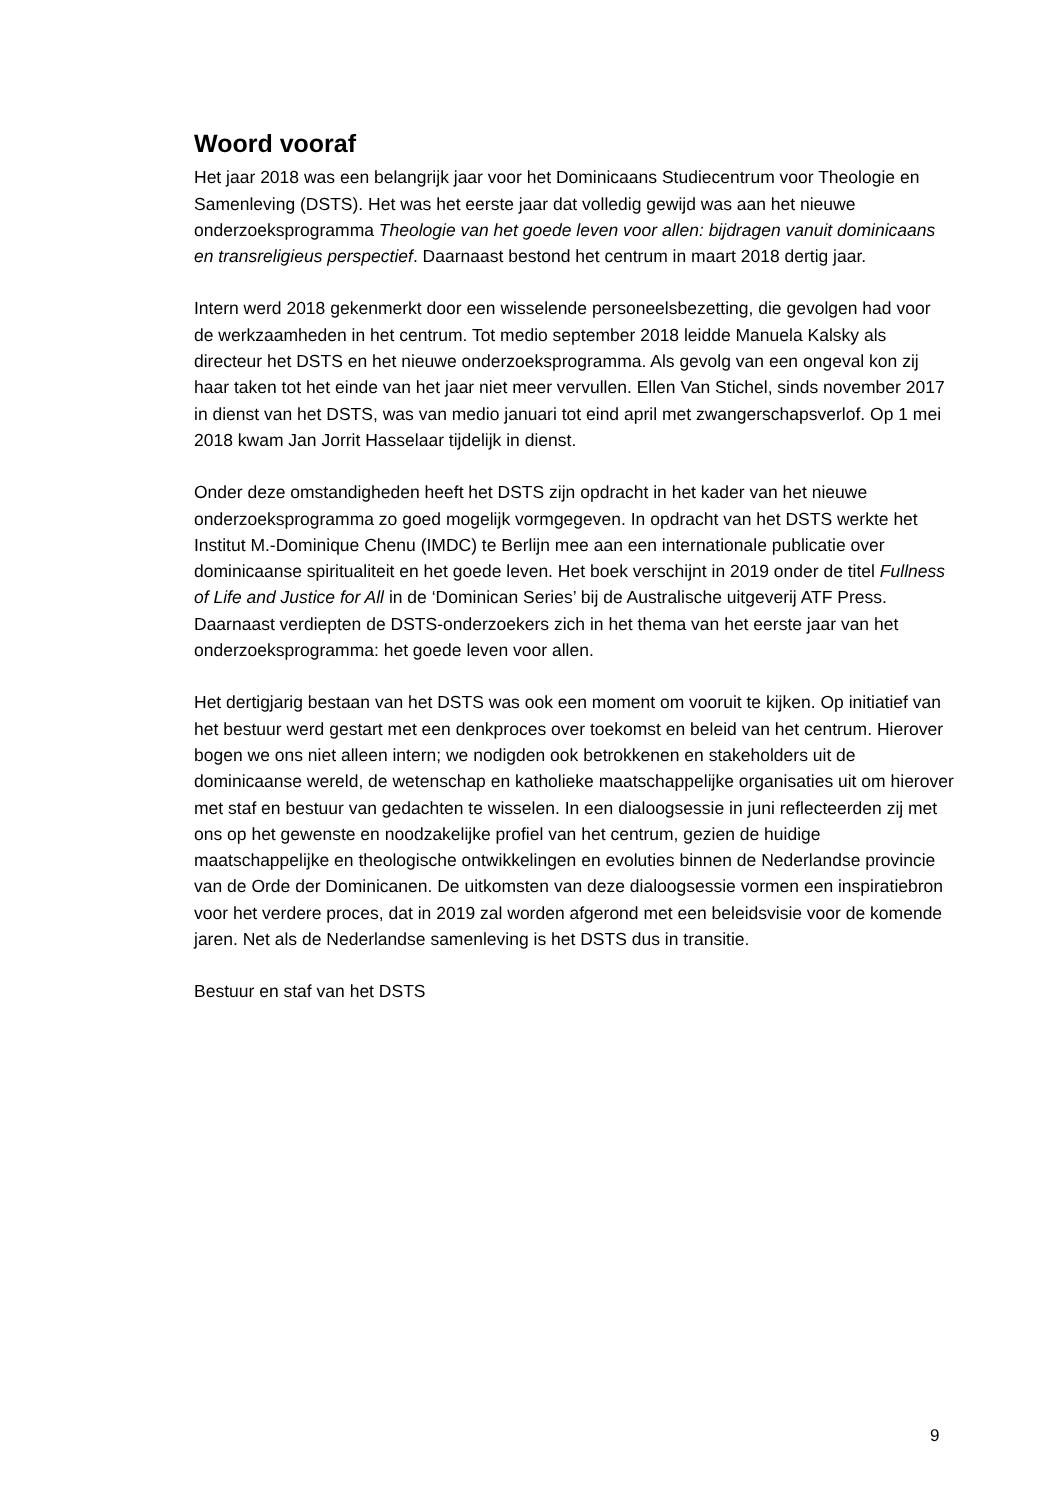Woord vooraf
Het jaar 2018 was een belangrijk jaar voor het Dominicaans Studiecentrum voor Theologie en Samenleving (DSTS). Het was het eerste jaar dat volledig gewijd was aan het nieuwe onderzoeksprogramma Theologie van het goede leven voor allen: bijdragen vanuit dominicaans en transreligieus perspectief. Daarnaast bestond het centrum in maart 2018 dertig jaar.
Intern werd 2018 gekenmerkt door een wisselende personeelsbezetting, die gevolgen had voor de werkzaamheden in het centrum. Tot medio september 2018 leidde Manuela Kalsky als directeur het DSTS en het nieuwe onderzoeksprogramma. Als gevolg van een ongeval kon zij haar taken tot het einde van het jaar niet meer vervullen. Ellen Van Stichel, sinds november 2017 in dienst van het DSTS, was van medio januari tot eind april met zwangerschapsverlof. Op 1 mei 2018 kwam Jan Jorrit Hasselaar tijdelijk in dienst.
Onder deze omstandigheden heeft het DSTS zijn opdracht in het kader van het nieuwe onderzoeksprogramma zo goed mogelijk vormgegeven. In opdracht van het DSTS werkte het Institut M.-Dominique Chenu (IMDC) te Berlijn mee aan een internationale publicatie over dominicaanse spiritualiteit en het goede leven. Het boek verschijnt in 2019 onder de titel Fullness of Life and Justice for All in de ‘Dominican Series’ bij de Australische uitgeverij ATF Press. Daarnaast verdiepten de DSTS-onderzoekers zich in het thema van het eerste jaar van het onderzoeksprogramma: het goede leven voor allen.
Het dertigjarig bestaan van het DSTS was ook een moment om vooruit te kijken. Op initiatief van het bestuur werd gestart met een denkproces over toekomst en beleid van het centrum. Hierover bogen we ons niet alleen intern; we nodigden ook betrokkenen en stakeholders uit de dominicaanse wereld, de wetenschap en katholieke maatschappelijke organisaties uit om hierover met staf en bestuur van gedachten te wisselen. In een dialoogsessie in juni reflecteerden zij met ons op het gewenste en noodzakelijke profiel van het centrum, gezien de huidige maatschappelijke en theologische ontwikkelingen en evoluties binnen de Nederlandse provincie van de Orde der Dominicanen. De uitkomsten van deze dialoogsessie vormen een inspiratiebron voor het verdere proces, dat in 2019 zal worden afgerond met een beleidsvisie voor de komende jaren. Net als de Nederlandse samenleving is het DSTS dus in transitie.
Bestuur en staf van het DSTS
9